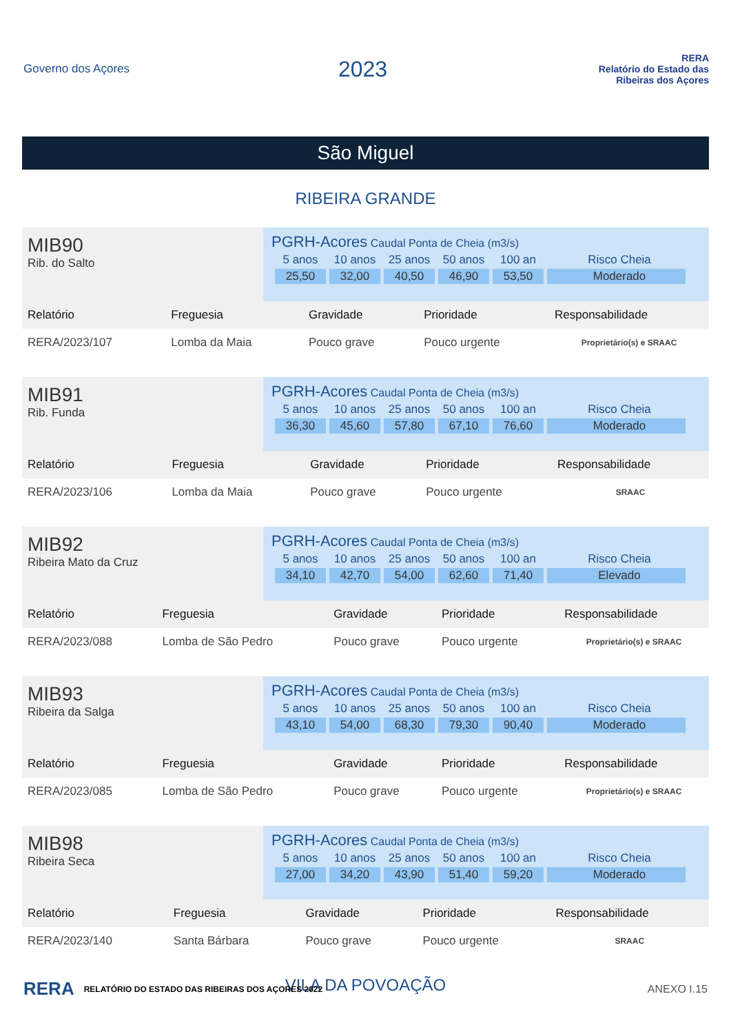Governo dos Açores
2023
RERA
Relatório do Estado das Ribeiras dos Açores
São Miguel
RIBEIRA GRANDE
MIB90
Rib. do Salto
PGRH-Acores Caudal Ponta de Cheia (m3/s)
| 5 anos | 10 anos | 25 anos | 50 anos | 100 an | Risco Cheia |
| 25,50 | 32,00 | 40,50 | 46,90 | 53,50 | Moderado |
| Relatório | Freguesia | Gravidade | Prioridade | Responsabilidade |
| --- | --- | --- | --- | --- |
| RERA/2023/107 | Lomba da Maia | Pouco grave | Pouco urgente | Proprietário(s) e SRAAC |
MIB91
Rib. Funda
PGRH-Acores Caudal Ponta de Cheia (m3/s)
| 5 anos | 10 anos | 25 anos | 50 anos | 100 an | Risco Cheia |
| 36,30 | 45,60 | 57,80 | 67,10 | 76,60 | Moderado |
| Relatório | Freguesia | Gravidade | Prioridade | Responsabilidade |
| --- | --- | --- | --- | --- |
| RERA/2023/106 | Lomba da Maia | Pouco grave | Pouco urgente | SRAAC |
MIB92
Ribeira Mato da Cruz
PGRH-Acores Caudal Ponta de Cheia (m3/s)
| 5 anos | 10 anos | 25 anos | 50 anos | 100 an | Risco Cheia |
| 34,10 | 42,70 | 54,00 | 62,60 | 71,40 | Elevado |
| Relatório | Freguesia | Gravidade | Prioridade | Responsabilidade |
| --- | --- | --- | --- | --- |
| RERA/2023/088 | Lomba de São Pedro | Pouco grave | Pouco urgente | Proprietário(s) e SRAAC |
MIB93
Ribeira da Salga
PGRH-Acores Caudal Ponta de Cheia (m3/s)
| 5 anos | 10 anos | 25 anos | 50 anos | 100 an | Risco Cheia |
| 43,10 | 54,00 | 68,30 | 79,30 | 90,40 | Moderado |
| Relatório | Freguesia | Gravidade | Prioridade | Responsabilidade |
| --- | --- | --- | --- | --- |
| RERA/2023/085 | Lomba de São Pedro | Pouco grave | Pouco urgente | Proprietário(s) e SRAAC |
MIB98
Ribeira Seca
PGRH-Acores Caudal Ponta de Cheia (m3/s)
| 5 anos | 10 anos | 25 anos | 50 anos | 100 an | Risco Cheia |
| 27,00 | 34,20 | 43,90 | 51,40 | 59,20 | Moderado |
| Relatório | Freguesia | Gravidade | Prioridade | Responsabilidade |
| --- | --- | --- | --- | --- |
| RERA/2023/140 | Santa Bárbara | Pouco grave | Pouco urgente | SRAAC |
VILA DA POVOAÇÃO
RERA RELATÓRIO DO ESTADO DAS RIBEIRAS DOS AÇORES 2022 ANEXO I.15